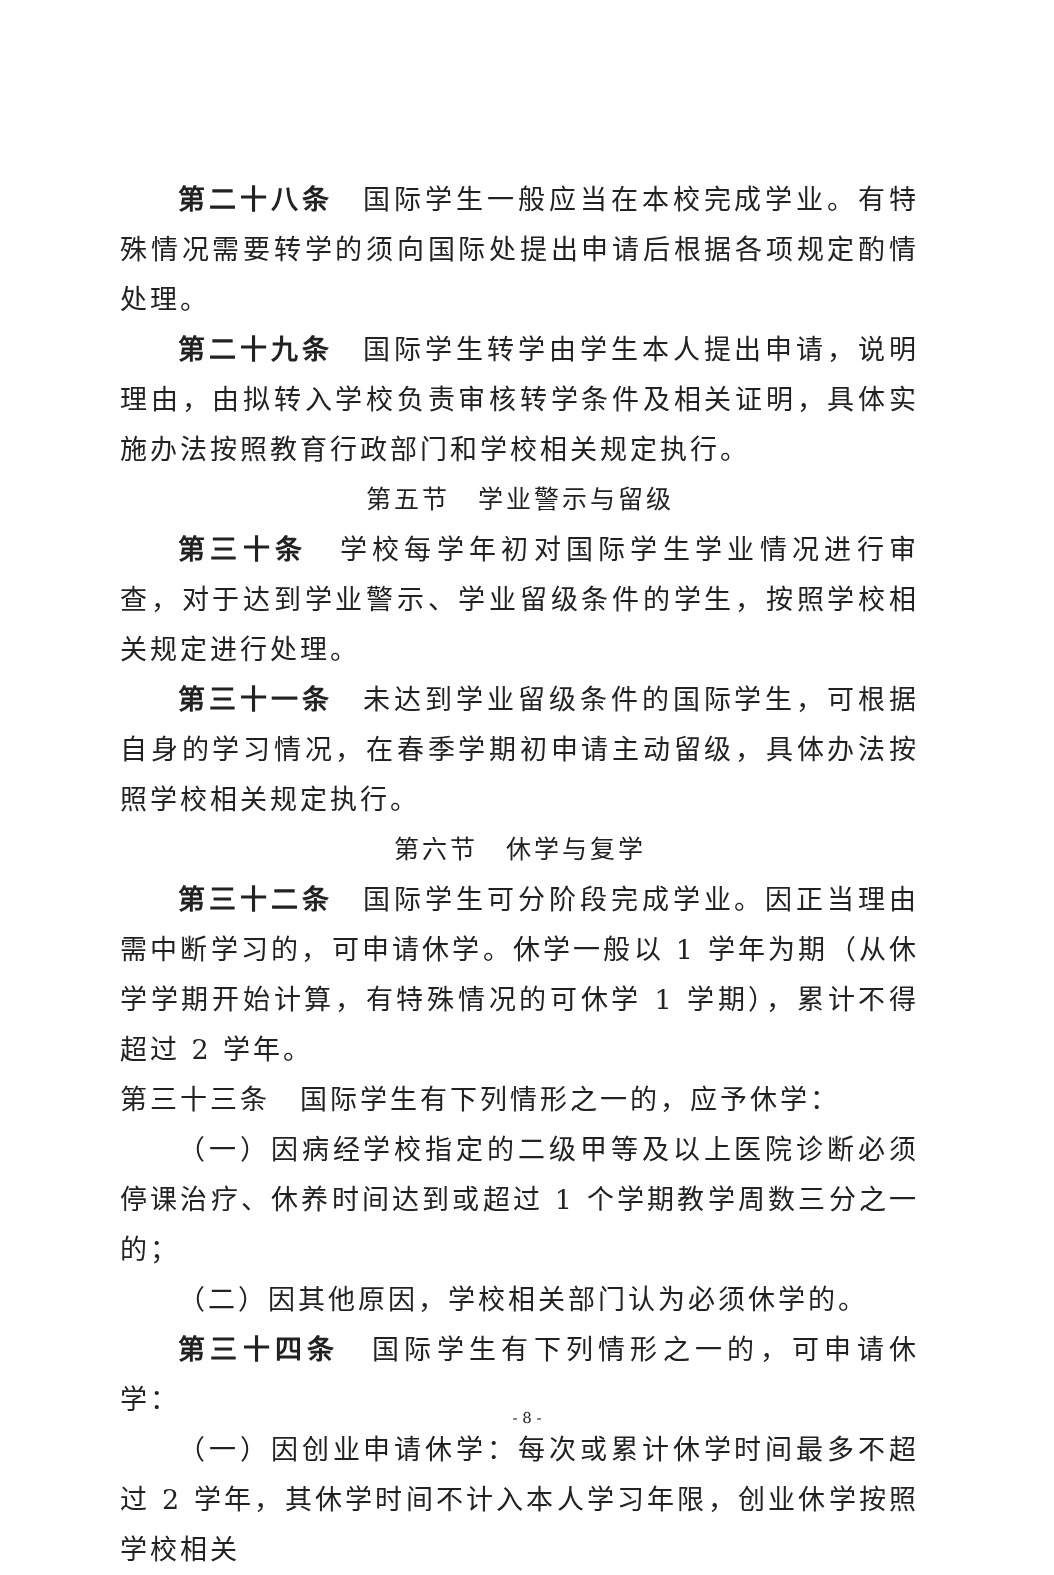第二十八条　国际学生一般应当在本校完成学业。有特殊情况需要转学的须向国际处提出申请后根据各项规定酌情处理。
第二十九条　国际学生转学由学生本人提出申请，说明理由，由拟转入学校负责审核转学条件及相关证明，具体实施办法按照教育行政部门和学校相关规定执行。
第五节　学业警示与留级
第三十条　学校每学年初对国际学生学业情况进行审查，对于达到学业警示、学业留级条件的学生，按照学校相关规定进行处理。
第三十一条　未达到学业留级条件的国际学生，可根据自身的学习情况，在春季学期初申请主动留级，具体办法按照学校相关规定执行。
第六节　休学与复学
第三十二条　国际学生可分阶段完成学业。因正当理由需中断学习的，可申请休学。休学一般以 1 学年为期（从休学学期开始计算，有特殊情况的可休学 1 学期），累计不得超过 2 学年。
第三十三条　国际学生有下列情形之一的，应予休学：
（一）因病经学校指定的二级甲等及以上医院诊断必须停课治疗、休养时间达到或超过 1 个学期教学周数三分之一的；
（二）因其他原因，学校相关部门认为必须休学的。
第三十四条　国际学生有下列情形之一的，可申请休学：
（一）因创业申请休学：每次或累计休学时间最多不超过 2 学年，其休学时间不计入本人学习年限，创业休学按照学校相关
- 8 -